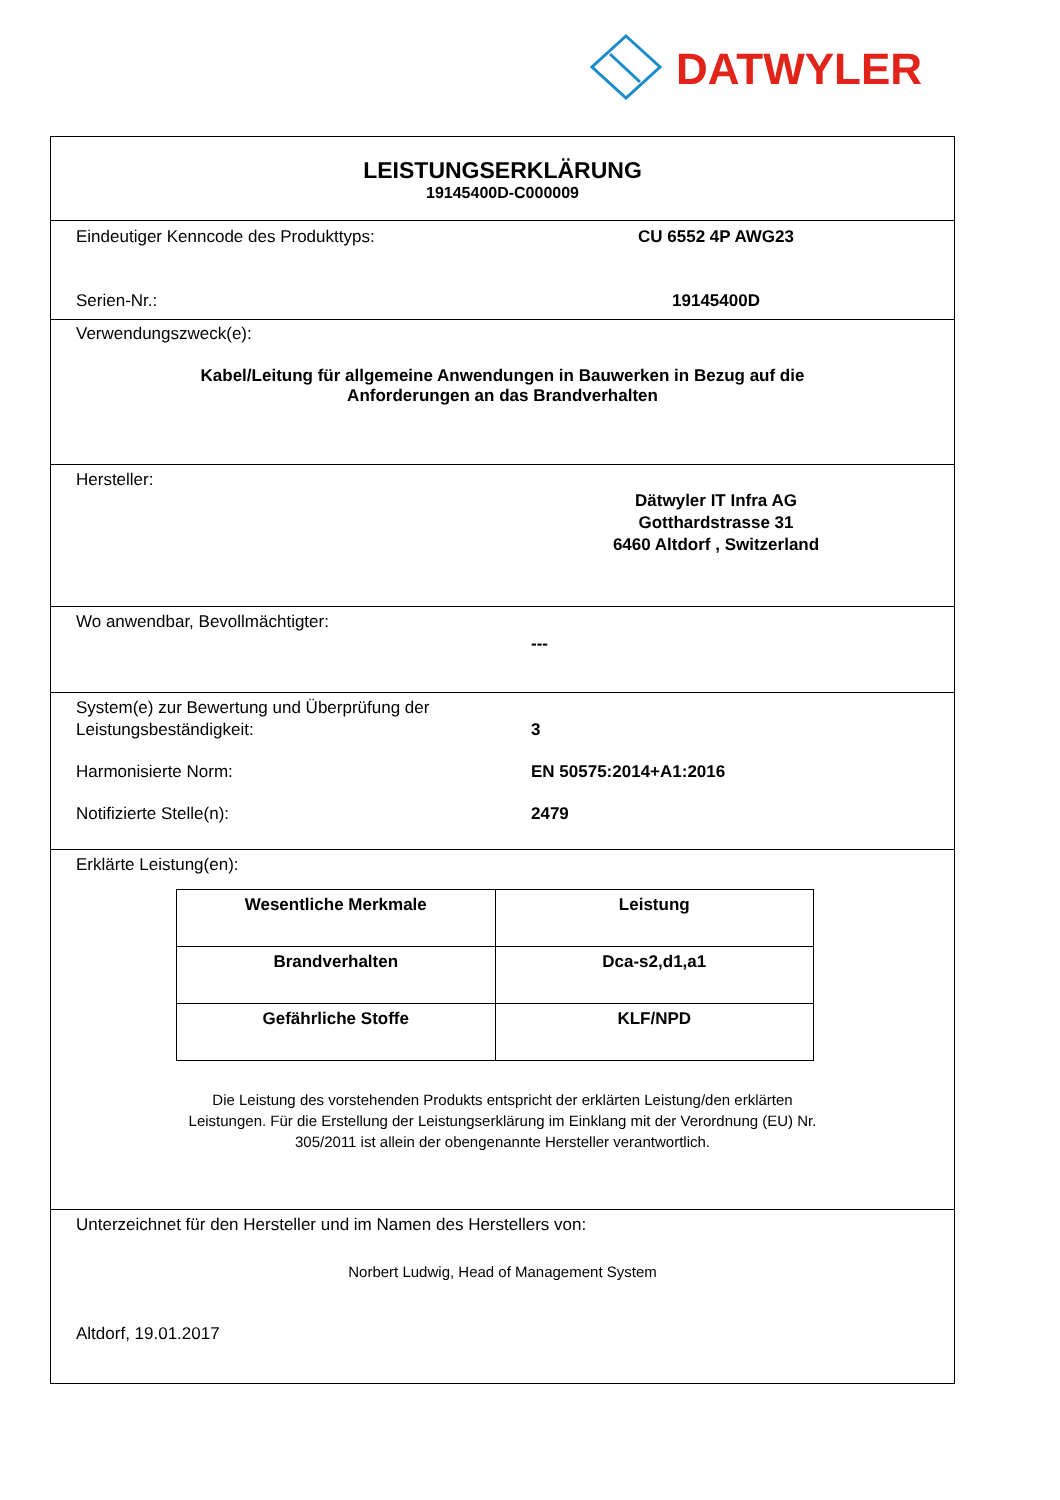DATWYLER
LEISTUNGSERKLÄRUNG
19145400D-C000009
Eindeutiger Kenncode des Produkttyps: CU 6552 4P AWG23
Serien-Nr.: 19145400D
Verwendungszweck(e):
Kabel/Leitung für allgemeine Anwendungen in Bauwerken in Bezug auf die
Anforderungen an das Brandverhalten
Hersteller:
Dätwyler IT Infra AG
Gotthardstrasse 31
6460 Altdorf , Switzerland
Wo anwendbar, Bevollmächtigter:
---
System(e) zur Bewertung und Überprüfung der
Leistungsbeständigkeit:
3
Harmonisierte Norm: EN 50575:2014+A1:2016
Notifizierte Stelle(n): 2479
Erklärte Leistung(en):
| Wesentliche Merkmale | Leistung |
| --- | --- |
| Brandverhalten | Dca-s2,d1,a1 |
| Gefährliche Stoffe | KLF/NPD |
Die Leistung des vorstehenden Produkts entspricht der erklärten Leistung/den erklärten
Leistungen. Für die Erstellung der Leistungserklärung im Einklang mit der Verordnung (EU) Nr.
305/2011 ist allein der obengenannte Hersteller verantwortlich.
Unterzeichnet für den Hersteller und im Namen des Herstellers von:
Norbert Ludwig, Head of Management System
Altdorf, 19.01.2017